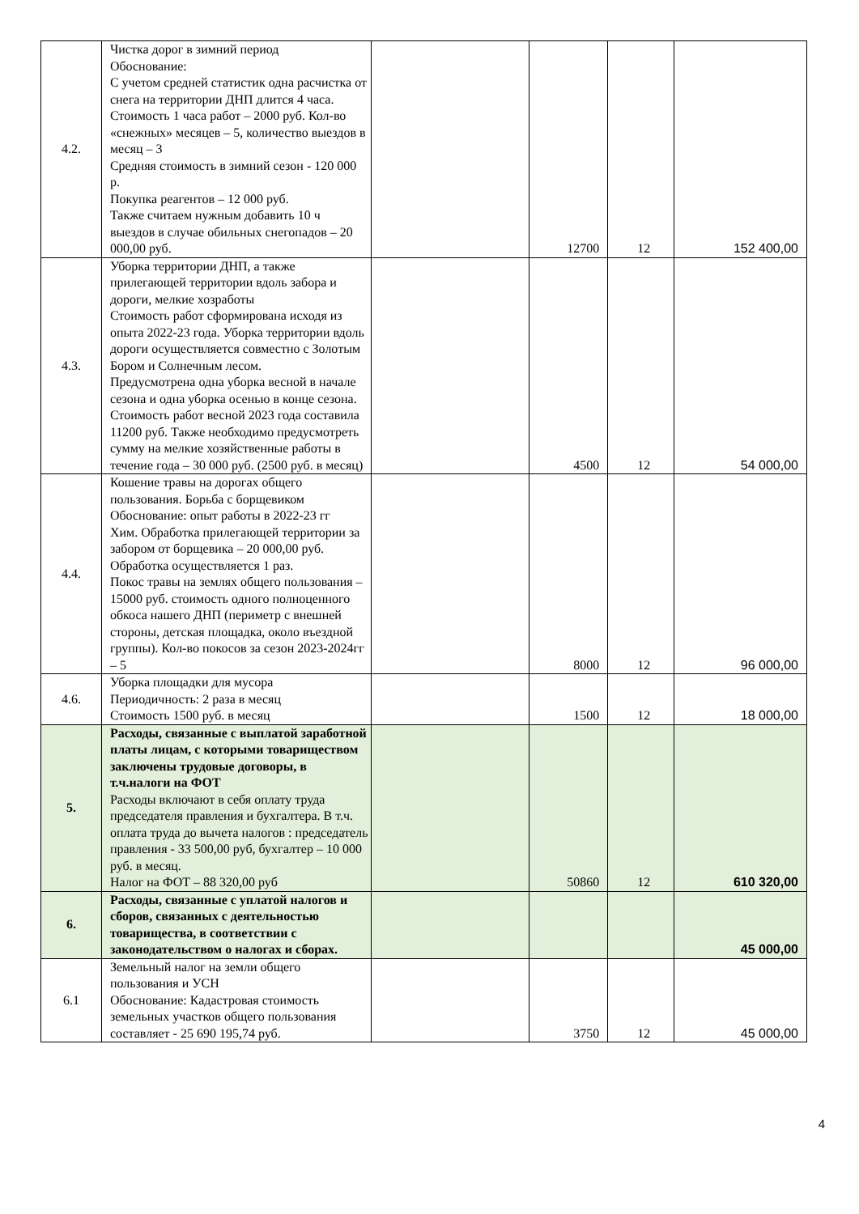| 4.2. | Чистка дорог в зимний период Обоснование: С учетом средней статистик одна расчистка от снега на территории ДНП длится 4 часа. Стоимость 1 часа работ – 2000 руб. Кол-во «снежных» месяцев – 5, количество выездов в месяц – 3 Средняя стоимость в зимний сезон - 120 000 р. Покупка реагентов – 12 000 руб. Также считаем нужным добавить 10 ч выездов в случае обильных снегопадов – 20 000,00 руб. | | 12700 | 12 | 152 400,00 |
| 4.3. | Уборка территории ДНП, а также прилегающей территории вдоль забора и дороги, мелкие хозработы Стоимость работ сформирована исходя из опыта 2022-23 года. Уборка территории вдоль дороги осуществляется совместно с Золотым Бором и Солнечным лесом. Предусмотрена одна уборка весной в начале сезона и одна уборка осенью в конце сезона. Стоимость работ весной 2023 года составила 11200 руб. Также необходимо предусмотреть сумму на мелкие хозяйственные работы в течение года – 30 000 руб. (2500 руб. в месяц) | | 4500 | 12 | 54 000,00 |
| 4.4. | Кошение травы на дорогах общего пользования. Борьба с борщевиком Обоснование: опыт работы в 2022-23 гг Хим. Обработка прилегающей территории за забором от борщевика – 20 000,00 руб. Обработка осуществляется 1 раз. Покос травы на землях общего пользования – 15000 руб. стоимость одного полноценного обкоса нашего ДНП (периметр с внешней стороны, детская площадка, около въездной группы). Кол-во покосов за сезон 2023-2024гг – 5 | | 8000 | 12 | 96 000,00 |
| 4.6. | Уборка площадки для мусора Периодичность: 2 раза в месяц Стоимость 1500 руб. в месяц | | 1500 | 12 | 18 000,00 |
| 5. | Расходы, связанные с выплатой заработной платы лицам, с которыми товариществом заключены трудовые договоры, в т.ч.налоги на ФОТ Расходы включают в себя оплату труда председателя правления и бухгалтера. В т.ч. оплата труда до вычета налогов : председатель правления - 33 500,00 руб, бухгалтер – 10 000 руб. в месяц. Налог на ФОТ – 88 320,00 руб | | 50860 | 12 | 610 320,00 |
| 6. | Расходы, связанные с уплатой налогов и сборов, связанных с деятельностью товарищества, в соответствии с законодательством о налогах и сборах. | | | | 45 000,00 |
| 6.1 | Земельный налог на земли общего пользования и УСН Обоснование: Кадастровая стоимость земельных участков общего пользования составляет - 25 690 195,74 руб. | | 3750 | 12 | 45 000,00 |
4